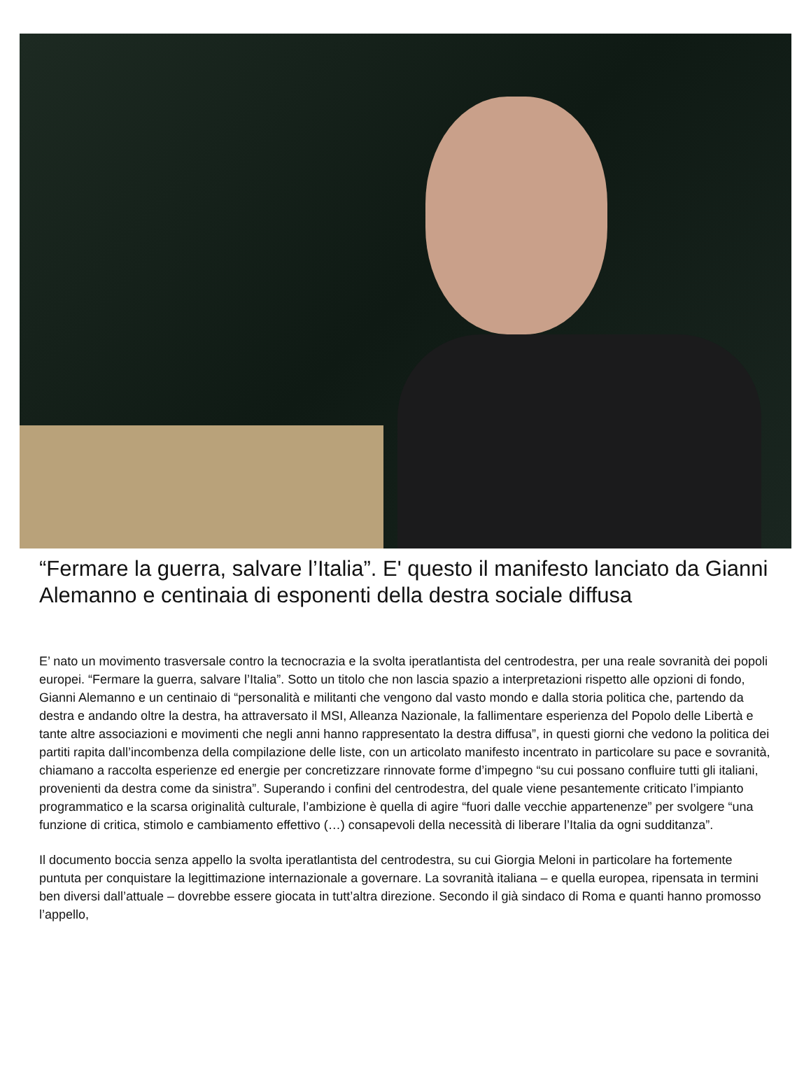“Fermare la guerra, salvare l’Italia”. E' questo il manifesto lanciato da Gianni Alemanno e centinaia di esponenti della destra sociale diffusa
E’ nato un movimento trasversale contro la tecnocrazia e la svolta iperatlantista del centrodestra, per una reale sovranità dei popoli europei. “Fermare la guerra, salvare l’Italia”. Sotto un titolo che non lascia spazio a interpretazioni rispetto alle opzioni di fondo, Gianni Alemanno e un centinaio di “personalità e militanti che vengono dal vasto mondo e dalla storia politica che, partendo da destra e andando oltre la destra, ha attraversato il MSI, Alleanza Nazionale, la fallimentare esperienza del Popolo delle Libertà e tante altre associazioni e movimenti che negli anni hanno rappresentato la destra diffusa”, in questi giorni che vedono la politica dei partiti rapita dall’incombenza della compilazione delle liste, con un articolato manifesto incentrato in particolare su pace e sovranità, chiamano a raccolta esperienze ed energie per concretizzare rinnovate forme d’impegno “su cui possano confluire tutti gli italiani, provenienti da destra come da sinistra”. Superando i confini del centrodestra, del quale viene pesantemente criticato l’impianto programmatico e la scarsa originalità culturale, l’ambizione è quella di agire “fuori dalle vecchie appartenenze” per svolgere “una funzione di critica, stimolo e cambiamento effettivo (…) consapevoli della necessità di liberare l’Italia da ogni sudditanza”.
Il documento boccia senza appello la svolta iperatlantista del centrodestra, su cui Giorgia Meloni in particolare ha fortemente puntuta per conquistare la legittimazione internazionale a governare. La sovranità italiana – e quella europea, ripensata in termini ben diversi dall’attuale – dovrebbe essere giocata in tutt’altra direzione. Secondo il già sindaco di Roma e quanti hanno promosso l’appello,